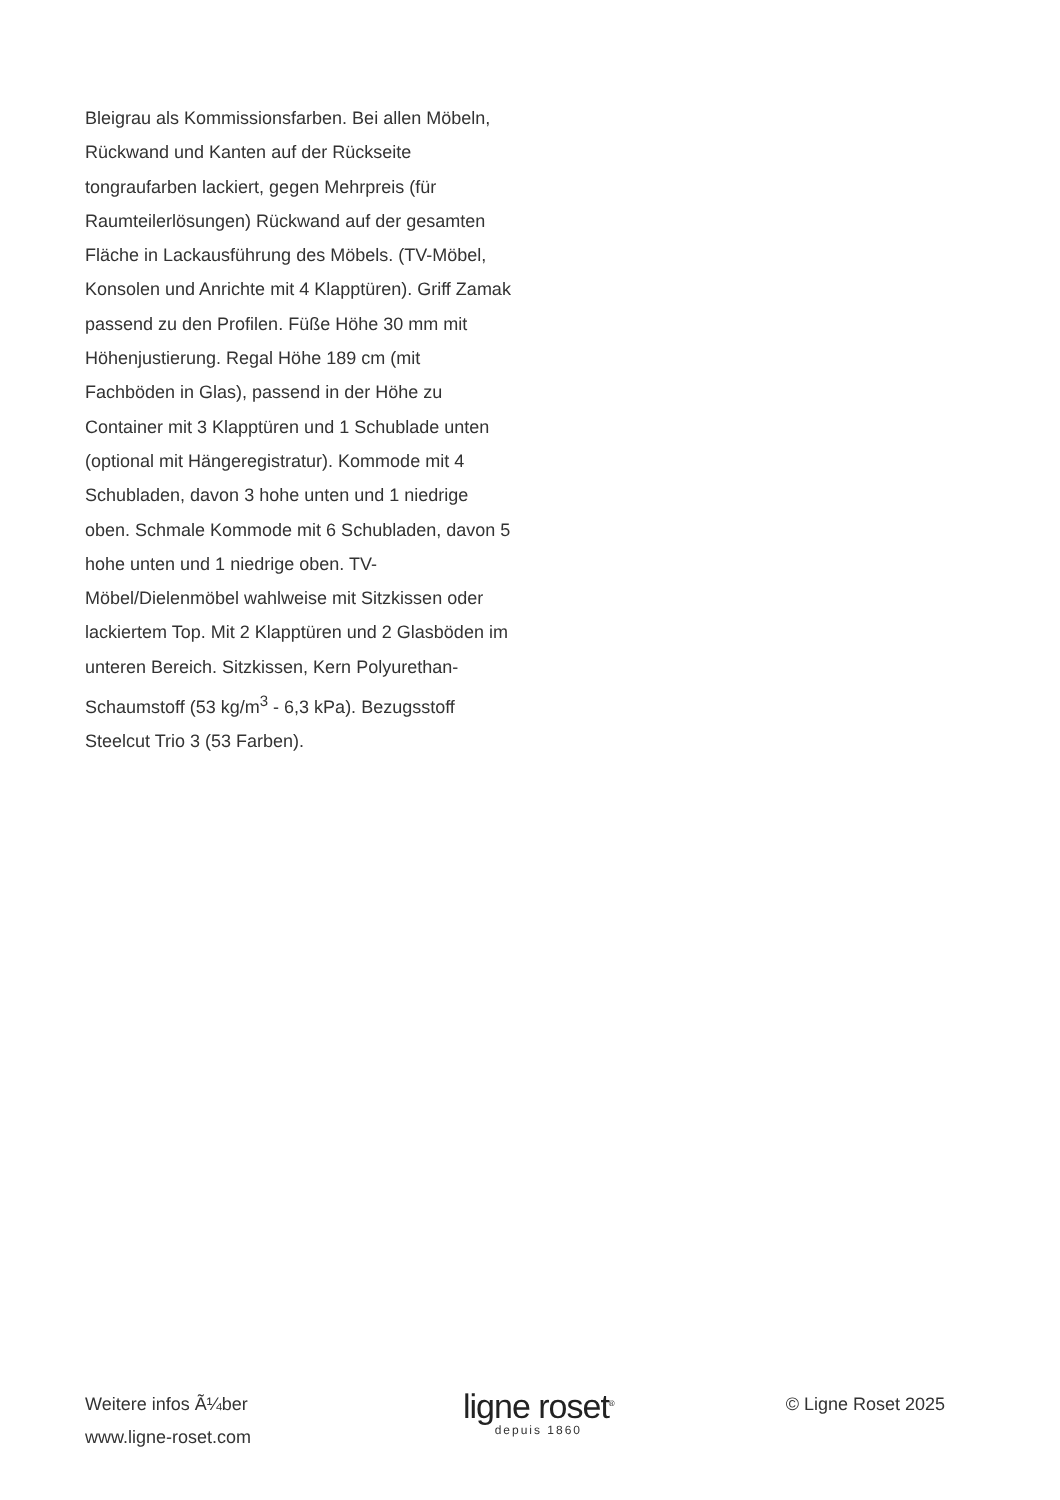Bleigrau als Kommissionsfarben. Bei allen Möbeln, Rückwand und Kanten auf der Rückseite tongraufarben lackiert, gegen Mehrpreis (für Raumteilerlösungen) Rückwand auf der gesamten Fläche in Lackausführung des Möbels. (TV-Möbel, Konsolen und Anrichte mit 4 Klapptüren). Griff Zamak passend zu den Profilen. Füße Höhe 30 mm mit Höhenjustierung. Regal Höhe 189 cm (mit Fachböden in Glas), passend in der Höhe zu Container mit 3 Klapptüren und 1 Schublade unten (optional mit Hängeregistratur). Kommode mit 4 Schubladen, davon 3 hohe unten und 1 niedrige oben. Schmale Kommode mit 6 Schubladen, davon 5 hohe unten und 1 niedrige oben. TV-Möbel/Dielenmöbel wahlweise mit Sitzkissen oder lackiertem Top. Mit 2 Klapptüren und 2 Glasböden im unteren Bereich. Sitzkissen, Kern Polyurethan-Schaumstoff (53 kg/m<sup>3</sup> - 6,3 kPa). Bezugsstoff Steelcut Trio 3 (53 Farben).
Weitere infos Ã¼ber
www.ligne-roset.com
ligne roset<sup>®</sup>
depuis 1860
© Ligne Roset 2025